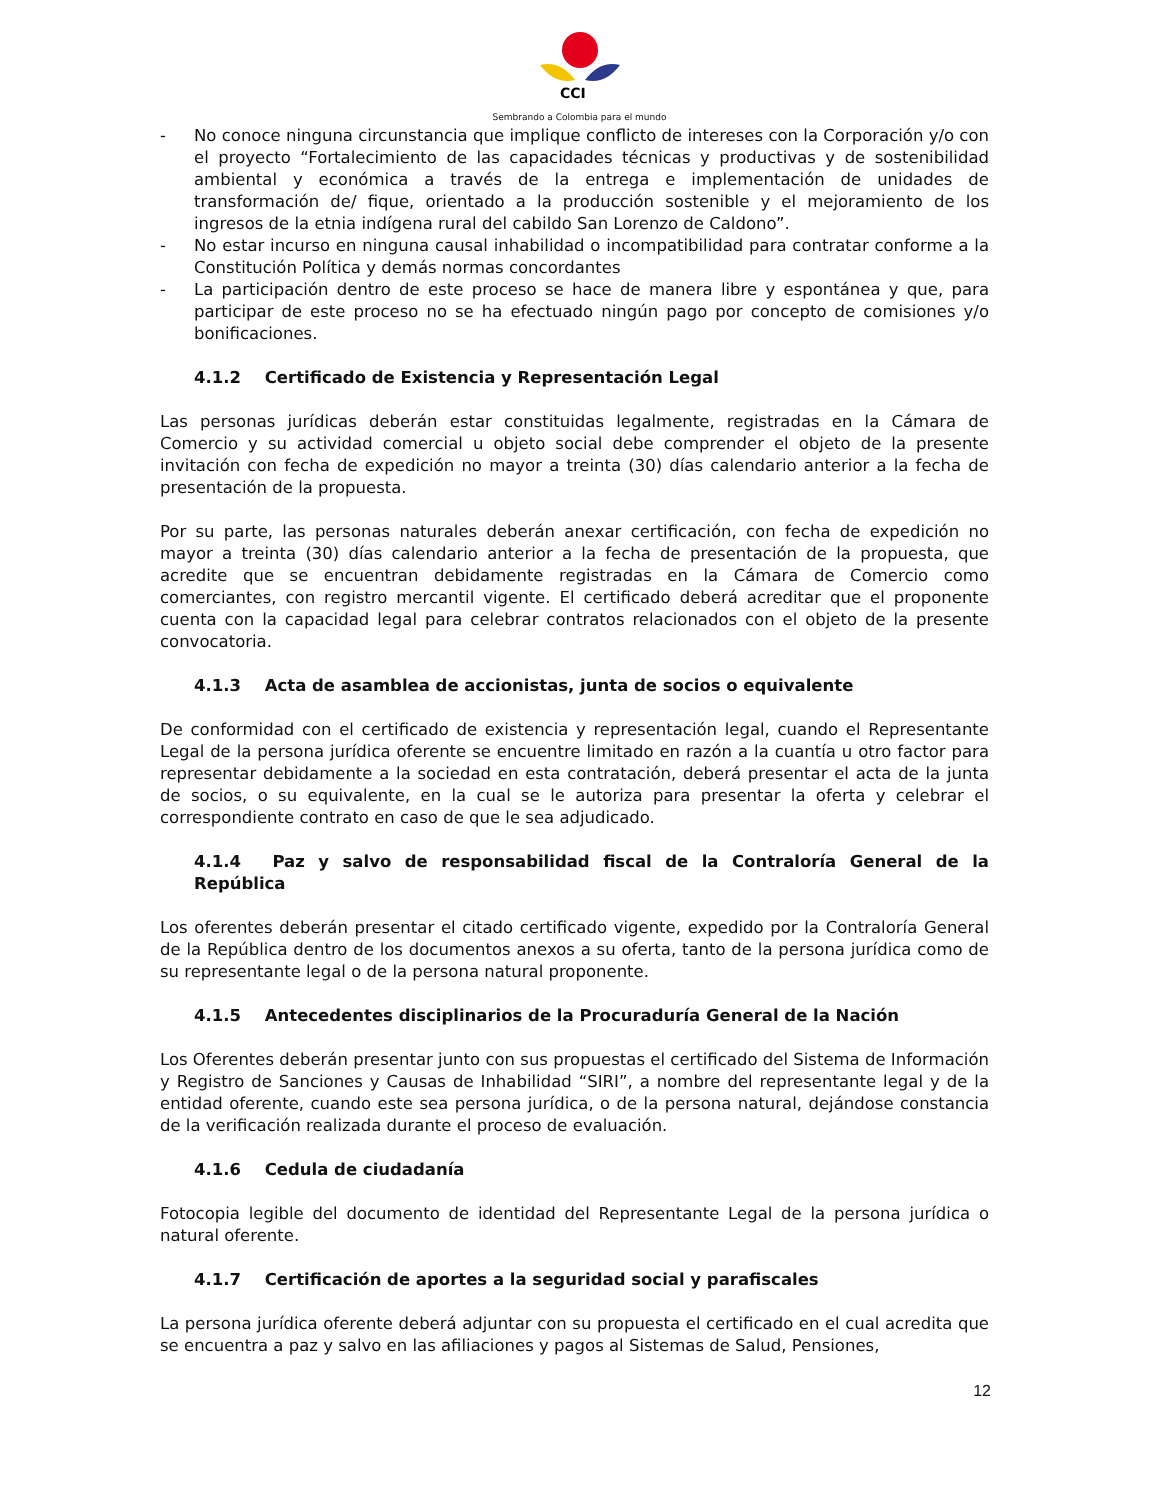CCI
Sembrando a Colombia para el mundo
- No conoce ninguna circunstancia que implique conflicto de intereses con la Corporación y/o con el proyecto “Fortalecimiento de las capacidades técnicas y productivas y de sostenibilidad ambiental y económica a través de la entrega e implementación de unidades de transformación de/ fique, orientado a la producción sostenible y el mejoramiento de los ingresos de la etnia indígena rural del cabildo San Lorenzo de Caldono”.
- No estar incurso en ninguna causal inhabilidad o incompatibilidad para contratar conforme a la Constitución Política y demás normas concordantes
- La participación dentro de este proceso se hace de manera libre y espontánea y que, para participar de este proceso no se ha efectuado ningún pago por concepto de comisiones y/o bonificaciones.
4.1.2 Certificado de Existencia y Representación Legal
Las personas jurídicas deberán estar constituidas legalmente, registradas en la Cámara de Comercio y su actividad comercial u objeto social debe comprender el objeto de la presente invitación con fecha de expedición no mayor a treinta (30) días calendario anterior a la fecha de presentación de la propuesta.
Por su parte, las personas naturales deberán anexar certificación, con fecha de expedición no mayor a treinta (30) días calendario anterior a la fecha de presentación de la propuesta, que acredite que se encuentran debidamente registradas en la Cámara de Comercio como comerciantes, con registro mercantil vigente. El certificado deberá acreditar que el proponente cuenta con la capacidad legal para celebrar contratos relacionados con el objeto de la presente convocatoria.
4.1.3 Acta de asamblea de accionistas, junta de socios o equivalente
De conformidad con el certificado de existencia y representación legal, cuando el Representante Legal de la persona jurídica oferente se encuentre limitado en razón a la cuantía u otro factor para representar debidamente a la sociedad en esta contratación, deberá presentar el acta de la junta de socios, o su equivalente, en la cual se le autoriza para presentar la oferta y celebrar el correspondiente contrato en caso de que le sea adjudicado.
4.1.4 Paz y salvo de responsabilidad fiscal de la Contraloría General de la República
Los oferentes deberán presentar el citado certificado vigente, expedido por la Contraloría General de la República dentro de los documentos anexos a su oferta, tanto de la persona jurídica como de su representante legal o de la persona natural proponente.
4.1.5 Antecedentes disciplinarios de la Procuraduría General de la Nación
Los Oferentes deberán presentar junto con sus propuestas el certificado del Sistema de Información y Registro de Sanciones y Causas de Inhabilidad “SIRI”, a nombre del representante legal y de la entidad oferente, cuando este sea persona jurídica, o de la persona natural, dejándose constancia de la verificación realizada durante el proceso de evaluación.
4.1.6 Cedula de ciudadanía
Fotocopia legible del documento de identidad del Representante Legal de la persona jurídica o natural oferente.
4.1.7 Certificación de aportes a la seguridad social y parafiscales
La persona jurídica oferente deberá adjuntar con su propuesta el certificado en el cual acredita que se encuentra a paz y salvo en las afiliaciones y pagos al Sistemas de Salud, Pensiones,
12